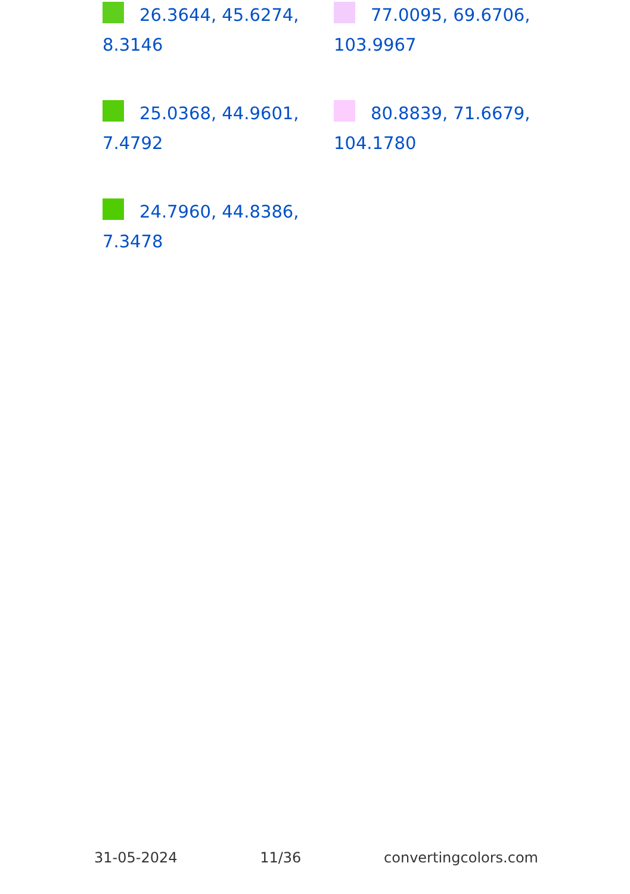26.3644, 45.6274, 8.3146
77.0095, 69.6706, 103.9967
25.0368, 44.9601, 7.4792
80.8839, 71.6679, 104.1780
24.7960, 44.8386, 7.3478
31-05-2024 11/36 convertingcolors.com